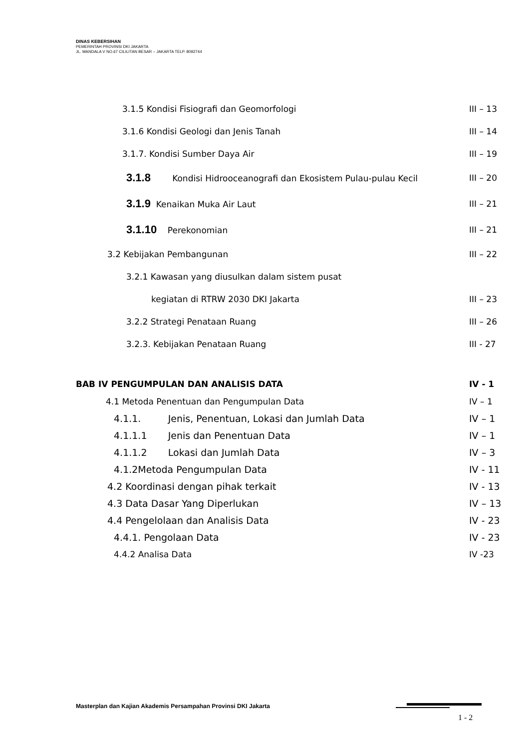DINAS KEBERSIHAN
PEMERINTAH PROVINSI DKI JAKARTA
JL. MANDALA V NO.67 CILILITAN BESAR – JAKARTA TELP. 8092744
3.1.5 Kondisi Fisiografi dan Geomorfologi III – 13
3.1.6 Kondisi Geologi dan Jenis Tanah III – 14
3.1.7. Kondisi Sumber Daya Air III – 19
3.1.8 Kondisi Hidrooceanografi dan Ekosistem Pulau-pulau Kecil III – 20
3.1.9 Kenaikan Muka Air Laut III – 21
3.1.10 Perekonomian III – 21
3.2 Kebijakan Pembangunan III – 22
3.2.1 Kawasan yang diusulkan dalam sistem pusat
kegiatan di RTRW 2030 DKI Jakarta III – 23
3.2.2 Strategi Penataan Ruang III – 26
3.2.3. Kebijakan Penataan Ruang III - 27
BAB IV PENGUMPULAN DAN ANALISIS DATA IV - 1
4.1 Metoda Penentuan dan Pengumpulan Data IV – 1
4.1.1. Jenis, Penentuan, Lokasi dan Jumlah Data IV – 1
4.1.1.1 Jenis dan Penentuan Data IV – 1
4.1.1.2 Lokasi dan Jumlah Data IV – 3
4.1.2Metoda Pengumpulan Data IV - 11
4.2 Koordinasi dengan pihak terkait IV - 13
4.3 Data Dasar Yang Diperlukan IV – 13
4.4 Pengelolaan dan Analisis Data IV - 23
4.4.1. Pengolaan Data IV - 23
4.4.2 Analisa Data IV -23
Masterplan dan Kajian Akademis Persampahan Provinsi DKI Jakarta
1 - 2